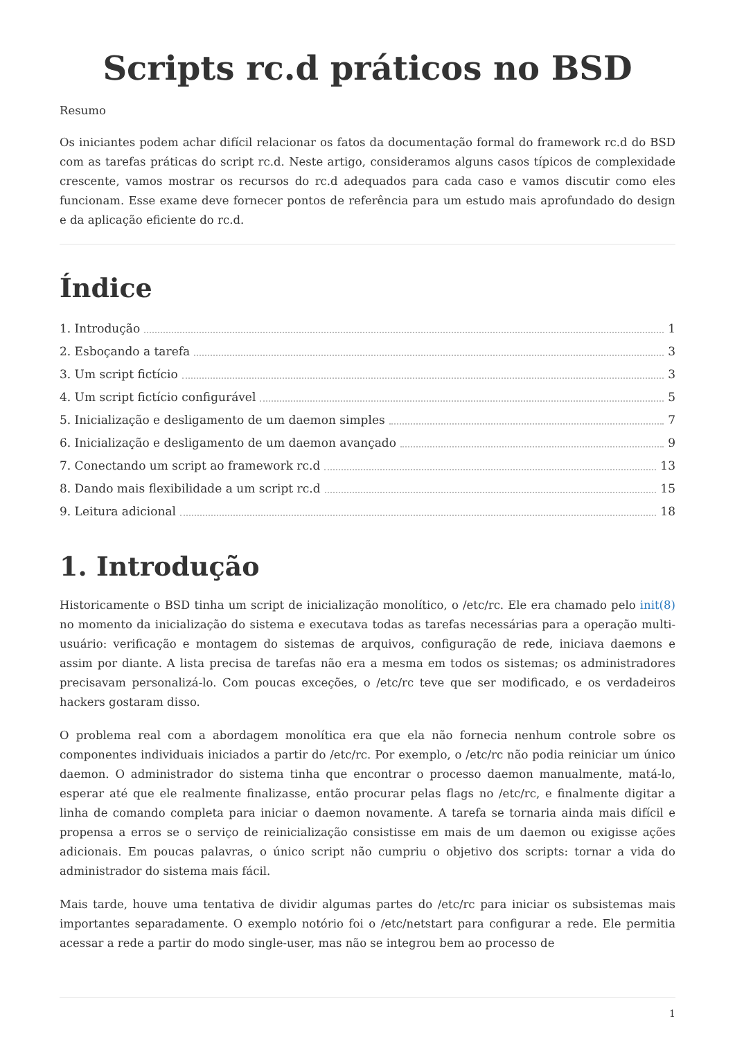Scripts rc.d práticos no BSD
Resumo
Os iniciantes podem achar difícil relacionar os fatos da documentação formal do framework rc.d do BSD com as tarefas práticas do script rc.d. Neste artigo, consideramos alguns casos típicos de complexidade crescente, vamos mostrar os recursos do rc.d adequados para cada caso e vamos discutir como eles funcionam. Esse exame deve fornecer pontos de referência para um estudo mais aprofundado do design e da aplicação eficiente do rc.d.
Índice
1. Introdução 1
2. Esboçando a tarefa 3
3. Um script fictício 3
4. Um script fictício configurável 5
5. Inicialização e desligamento de um daemon simples 7
6. Inicialização e desligamento de um daemon avançado 9
7. Conectando um script ao framework rc.d 13
8. Dando mais flexibilidade a um script rc.d 15
9. Leitura adicional 18
1. Introdução
Historicamente o BSD tinha um script de inicialização monolítico, o /etc/rc. Ele era chamado pelo init(8) no momento da inicialização do sistema e executava todas as tarefas necessárias para a operação multi-usuário: verificação e montagem do sistemas de arquivos, configuração de rede, iniciava daemons e assim por diante. A lista precisa de tarefas não era a mesma em todos os sistemas; os administradores precisavam personalizá-lo. Com poucas exceções, o /etc/rc teve que ser modificado, e os verdadeiros hackers gostaram disso.
O problema real com a abordagem monolítica era que ela não fornecia nenhum controle sobre os componentes individuais iniciados a partir do /etc/rc. Por exemplo, o /etc/rc não podia reiniciar um único daemon. O administrador do sistema tinha que encontrar o processo daemon manualmente, matá-lo, esperar até que ele realmente finalizasse, então procurar pelas flags no /etc/rc, e finalmente digitar a linha de comando completa para iniciar o daemon novamente. A tarefa se tornaria ainda mais difícil e propensa a erros se o serviço de reinicialização consistisse em mais de um daemon ou exigisse ações adicionais. Em poucas palavras, o único script não cumpriu o objetivo dos scripts: tornar a vida do administrador do sistema mais fácil.
Mais tarde, houve uma tentativa de dividir algumas partes do /etc/rc para iniciar os subsistemas mais importantes separadamente. O exemplo notório foi o /etc/netstart para configurar a rede. Ele permitia acessar a rede a partir do modo single-user, mas não se integrou bem ao processo de
1